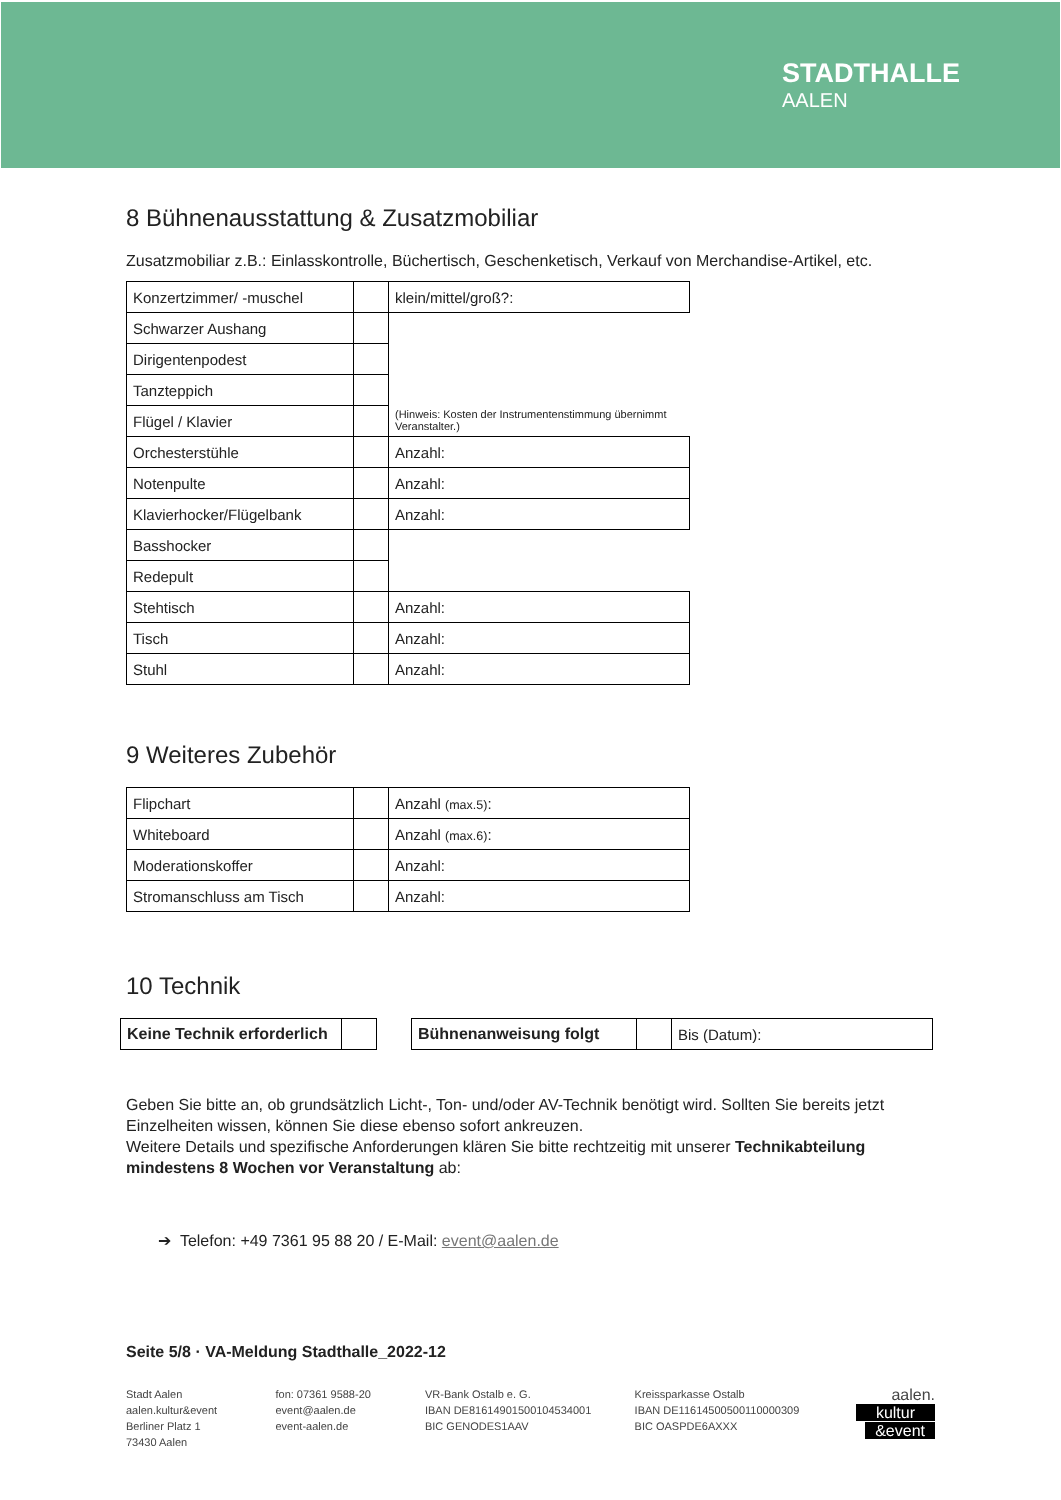STADTHALLE
AALEN
8 Bühnenausstattung & Zusatzmobiliar
Zusatzmobiliar z.B.: Einlasskontrolle, Büchertisch, Geschenketisch, Verkauf von Merchandise-Artikel, etc.
| Konzertzimmer/ -muschel | | klein/mittel/groß?: |
| Schwarzer Aushang | | (Hinweis: Kosten der Instrumentenstimmung übernimmt Veranstalter.) |
| Dirigentenpodest | | |
| Tanzteppich | | |
| Flügel / Klavier | | |
| Orchesterstühle | | Anzahl: |
| Notenpulte | | Anzahl: |
| Klavierhocker/Flügelbank | | Anzahl: |
| Basshocker | | |
| Redepult | | |
| Stehtisch | | Anzahl: |
| Tisch | | Anzahl: |
| Stuhl | | Anzahl: |
9 Weiteres Zubehör
| Flipchart | | Anzahl (max.5) : |
| Whiteboard | | Anzahl (max.6) : |
| Moderationskoffer | | Anzahl: |
| Stromanschluss am Tisch | | Anzahl: |
10 Technik
| Keine Technik erforderlich | |
| Bühnenanweisung folgt | | Bis (Datum): |
Geben Sie bitte an, ob grundsätzlich Licht-, Ton- und/oder AV-Technik benötigt wird. Sollten Sie bereits jetzt Einzelheiten wissen, können Sie diese ebenso sofort ankreuzen.
Weitere Details und spezifische Anforderungen klären Sie bitte rechtzeitig mit unserer Technikabteilung mindestens 8 Wochen vor Veranstaltung ab:
➔ Telefon: +49 7361 95 88 20 / E-Mail: event@aalen.de
Seite 5/8 · VA-Meldung Stadthalle_2022-12
Stadt Aalen
aalen.kultur&event
Berliner Platz 1
73430 Aalen
fon: 07361 9588-20
event@aalen.de
event-aalen.de
VR-Bank Ostalb e. G.
IBAN DE81614901500104534001
BIC GENODES1AAV
Kreissparkasse Ostalb
IBAN DE11614500500110000309
BIC OASPDE6AXXX
aalen.
kultur
&event